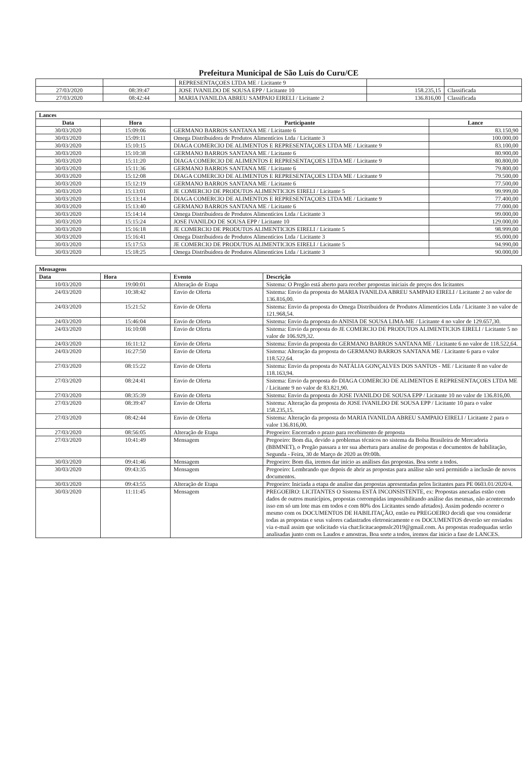Prefeitura Municipal de São Luís do Curu/CE
| | | REPRESENTAÇOES LTDA ME / Licitante 9 | | |
| 27/03/2020 | 08:39:47 | JOSE IVANILDO DE SOUSA EPP / Licitante 10 | 158.235,15 | Classificada |
| 27/03/2020 | 08:42:44 | MARIA IVANILDA ABREU SAMPAIO EIRELI / Licitante 2 | 136.816,00 | Classificada |
| Lances | | | |
| Data | Hora | Participante | Lance |
| 30/03/2020 | 15:09:06 | GERMANO BARROS SANTANA ME / Licitante 6 | 83.150,90 |
| 30/03/2020 | 15:09:11 | Omega Distribuidora de Produtos Alimentícios Ltda / Licitante 3 | 100.000,00 |
| 30/03/2020 | 15:10:15 | DIAGA COMERCIO DE ALIMENTOS E REPRESENTAÇOES LTDA ME / Licitante 9 | 83.100,00 |
| 30/03/2020 | 15:10:38 | GERMANO BARROS SANTANA ME / Licitante 6 | 80.900,00 |
| 30/03/2020 | 15:11:20 | DIAGA COMERCIO DE ALIMENTOS E REPRESENTAÇOES LTDA ME / Licitante 9 | 80.800,00 |
| 30/03/2020 | 15:11:36 | GERMANO BARROS SANTANA ME / Licitante 6 | 79.800,00 |
| 30/03/2020 | 15:12:08 | DIAGA COMERCIO DE ALIMENTOS E REPRESENTAÇOES LTDA ME / Licitante 9 | 79.500,00 |
| 30/03/2020 | 15:12:19 | GERMANO BARROS SANTANA ME / Licitante 6 | 77.500,00 |
| 30/03/2020 | 15:13:01 | JE COMERCIO DE PRODUTOS ALIMENTICIOS EIRELI / Licitante 5 | 99.999,00 |
| 30/03/2020 | 15:13:14 | DIAGA COMERCIO DE ALIMENTOS E REPRESENTAÇOES LTDA ME / Licitante 9 | 77.400,00 |
| 30/03/2020 | 15:13:40 | GERMANO BARROS SANTANA ME / Licitante 6 | 77.000,00 |
| 30/03/2020 | 15:14:14 | Omega Distribuidora de Produtos Alimentícios Ltda / Licitante 3 | 99.000,00 |
| 30/03/2020 | 15:15:24 | JOSE IVANILDO DE SOUSA EPP / Licitante 10 | 129.000,00 |
| 30/03/2020 | 15:16:18 | JE COMERCIO DE PRODUTOS ALIMENTICIOS EIRELI / Licitante 5 | 98.999,00 |
| 30/03/2020 | 15:16:41 | Omega Distribuidora de Produtos Alimentícios Ltda / Licitante 3 | 95.000,00 |
| 30/03/2020 | 15:17:53 | JE COMERCIO DE PRODUTOS ALIMENTICIOS EIRELI / Licitante 5 | 94.990,00 |
| 30/03/2020 | 15:18:25 | Omega Distribuidora de Produtos Alimentícios Ltda / Licitante 3 | 90.000,00 |
| Mensagens | | | |
| Data | Hora | Evento | Descrição |
| 10/03/2020 | 19:00:01 | Alteração de Etapa | Sistema: O Pregão está aberto para receber propostas iniciais de preços dos licitantes |
| 24/03/2020 | 10:38:42 | Envio de Oferta | Sistema: Envio da proposta do MARIA IVANILDA ABREU SAMPAIO EIRELI / Licitante 2 no valor de 136.816,00. |
| 24/03/2020 | 15:21:52 | Envio de Oferta | Sistema: Envio da proposta do Omega Distribuidora de Produtos Alimentícios Ltda / Licitante 3 no valor de 121.968,54. |
| 24/03/2020 | 15:46:04 | Envio de Oferta | Sistema: Envio da proposta do ANISIA DE SOUSA LIMA-ME / Licitante 4 no valor de 129.657,30. |
| 24/03/2020 | 16:10:08 | Envio de Oferta | Sistema: Envio da proposta do JE COMERCIO DE PRODUTOS ALIMENTICIOS EIRELI / Licitante 5 no valor de 106.929,32. |
| 24/03/2020 | 16:11:12 | Envio de Oferta | Sistema: Envio da proposta do GERMANO BARROS SANTANA ME / Licitante 6 no valor de 118.522,64. |
| 24/03/2020 | 16:27:50 | Envio de Oferta | Sistema: Alteração da proposta do GERMANO BARROS SANTANA ME / Licitante 6 para o valor 118.522,64. |
| 27/03/2020 | 08:15:22 | Envio de Oferta | Sistema: Envio da proposta do NATÁLIA GONÇALVES DOS SANTOS - ME / Licitante 8 no valor de 118.163,94. |
| 27/03/2020 | 08:24:41 | Envio de Oferta | Sistema: Envio da proposta do DIAGA COMERCIO DE ALIMENTOS E REPRESENTAÇOES LTDA ME / Licitante 9 no valor de 83.821,90. |
| 27/03/2020 | 08:35:39 | Envio de Oferta | Sistema: Envio da proposta do JOSE IVANILDO DE SOUSA EPP / Licitante 10 no valor de 136.816,00. |
| 27/03/2020 | 08:39:47 | Envio de Oferta | Sistema: Alteração da proposta do JOSE IVANILDO DE SOUSA EPP / Licitante 10 para o valor 158.235,15. |
| 27/03/2020 | 08:42:44 | Envio de Oferta | Sistema: Alteração da proposta do MARIA IVANILDA ABREU SAMPAIO EIRELI / Licitante 2 para o valor 136.816,00. |
| 27/03/2020 | 08:56:05 | Alteração de Etapa | Pregoeiro: Encerrado o prazo para recebimento de proposta |
| 27/03/2020 | 10:41:49 | Mensagem | Pregoeiro: Bom dia, devido a problemas técnicos no sistema da Bolsa Brasileira de Mercadoria (BBMNET), o Pregão passara a ter sua abertura para analise de propostas e documentos de habilitação, Segunda - Feira, 30 de Março de 2020 as 09:00h. |
| 30/03/2020 | 09:41:46 | Mensagem | Pregoeiro: Bom dia, iremos dar início as análises das propostas. Boa sorte a todos. |
| 30/03/2020 | 09:43:35 | Mensagem | Pregoeiro: Lembrando que depois de abrir as propostas para análise não será permitido a inclusão de novos documentos. |
| 30/03/2020 | 09:43:55 | Alteração de Etapa | Pregoeiro: Iniciada a etapa de analise das propostas apresentadas pelos licitantes para PE 0603.01/2020/4. |
| 30/03/2020 | 11:11:45 | Mensagem | PREGOEIRO: LICITANTES O Sistema ESTÁ INCONSISTENTE, ex: Propostas anexadas estão com dados de outros municípios, propostas corrompidas impossibilitando análise das mesmas, não acontecendo isso em só um lote mas em todos e com 80% dos Licitantes sendo afetados). Assim podendo ocorrer o mesmo com os DOCUMENTOS DE HABILITAÇÃO, então eu PREGOEIRO decidi que vou considerar todas as propostas e seus valores cadastrados eletronicamente e os DOCUMENTOS deverão ser enviados via e-mail assim que solicitado via chat:licitacaopmslc2019@gmail.com. As propostas readequadas serão analisadas junto com os Laudos e amostras. Boa sorte a todos, iremos dar inicio a fase de LANCES. |